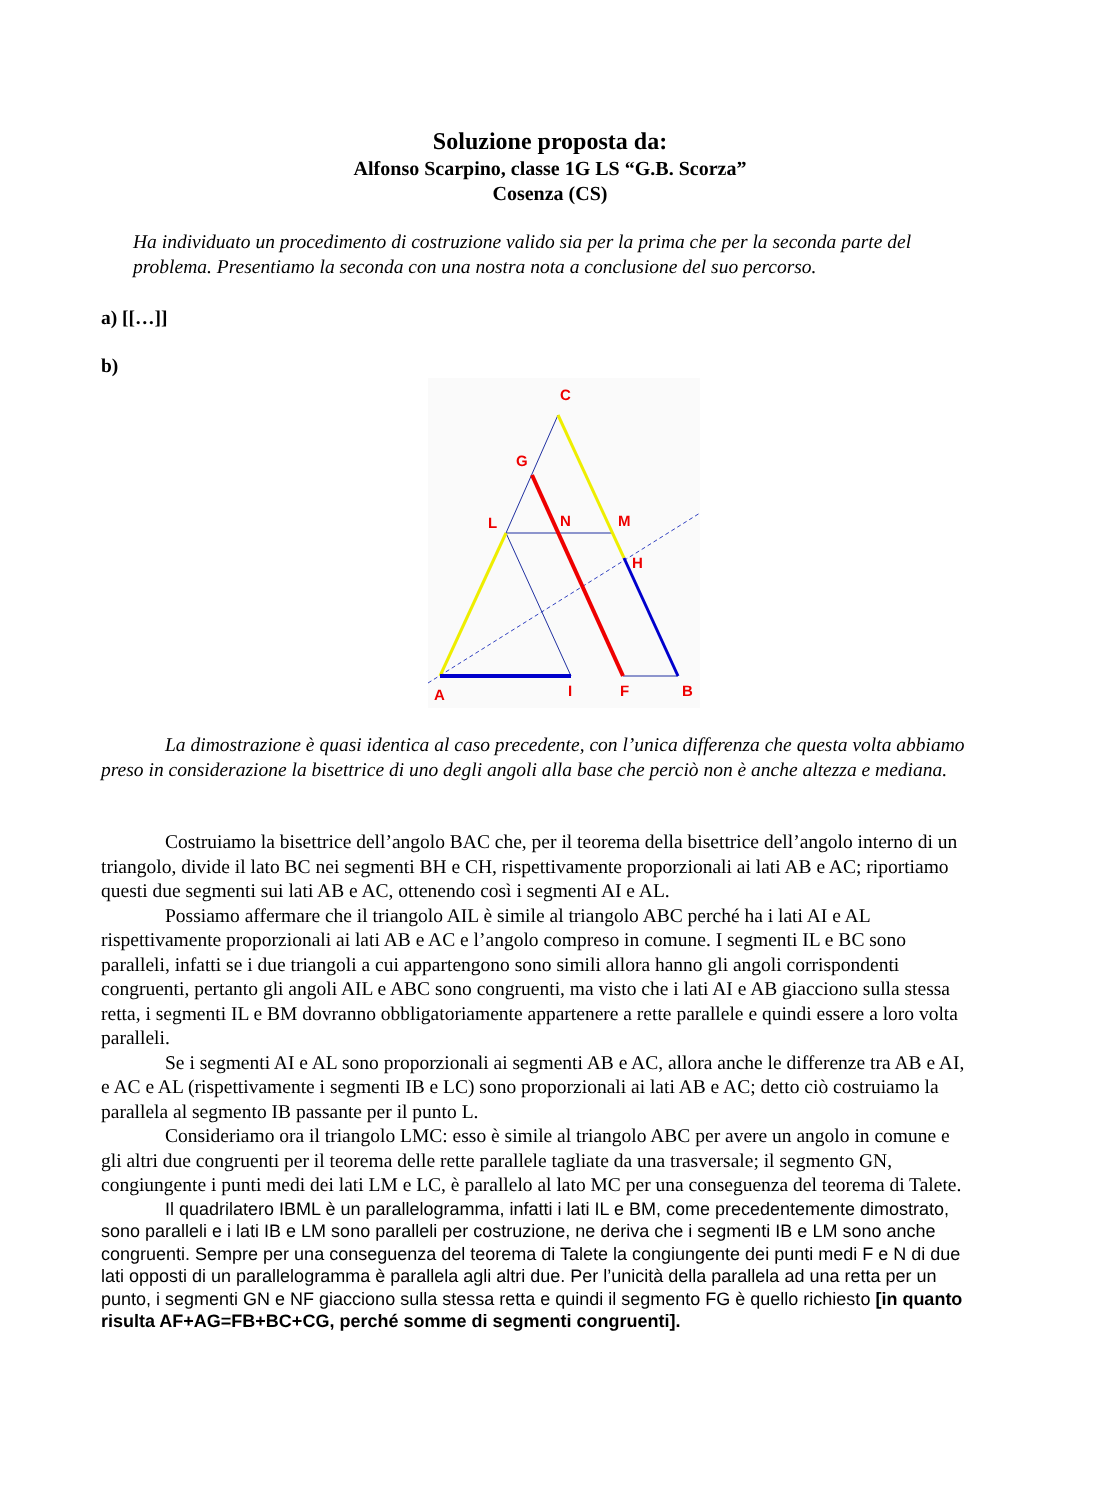Soluzione proposta da:
Alfonso Scarpino, classe 1G LS “G.B. Scorza”
Cosenza (CS)
Ha individuato un procedimento di costruzione valido sia per la prima che per la seconda parte del problema. Presentiamo la seconda con una nostra nota a conclusione del suo percorso.
a) [[…]]
b)
C
G
L
N
M
H
A
I
F
B
La dimostrazione è quasi identica al caso precedente, con l’unica differenza che questa volta abbiamo preso in considerazione la bisettrice di uno degli angoli alla base che perciò non è anche altezza e mediana.
Costruiamo la bisettrice dell’angolo BAC che, per il teorema della bisettrice dell’angolo interno di un triangolo, divide il lato BC nei segmenti BH e CH, rispettivamente proporzionali ai lati AB e AC; riportiamo questi due segmenti sui lati AB e AC, ottenendo così i segmenti AI e AL.
Possiamo affermare che il triangolo AIL è simile al triangolo ABC perché ha i lati AI e AL rispettivamente proporzionali ai lati AB e AC e l’angolo compreso in comune. I segmenti IL e BC sono paralleli, infatti se i due triangoli a cui appartengono sono simili allora hanno gli angoli corrispondenti congruenti, pertanto gli angoli AIL e ABC sono congruenti, ma visto che i lati AI e AB giacciono sulla stessa retta, i segmenti IL e BM dovranno obbligatoriamente appartenere a rette parallele e quindi essere a loro volta paralleli.
Se i segmenti AI e AL sono proporzionali ai segmenti AB e AC, allora anche le differenze tra AB e AI, e AC e AL (rispettivamente i segmenti IB e LC) sono proporzionali ai lati AB e AC; detto ciò costruiamo la parallela al segmento IB passante per il punto L.
Consideriamo ora il triangolo LMC: esso è simile al triangolo ABC per avere un angolo in comune e gli altri due congruenti per il teorema delle rette parallele tagliate da una trasversale; il segmento GN, congiungente i punti medi dei lati LM e LC, è parallelo al lato MC per una conseguenza del teorema di Talete.
Il quadrilatero IBML è un parallelogramma, infatti i lati IL e BM, come precedentemente dimostrato, sono paralleli e i lati IB e LM sono paralleli per costruzione, ne deriva che i segmenti IB e LM sono anche congruenti. Sempre per una conseguenza del teorema di Talete la congiungente dei punti medi F e N di due lati opposti di un parallelogramma è parallela agli altri due. Per l’unicità della parallela ad una retta per un punto, i segmenti GN e NF giacciono sulla stessa retta e quindi il segmento FG è quello richiesto [in quanto risulta AF+AG=FB+BC+CG, perché somme di segmenti congruenti].